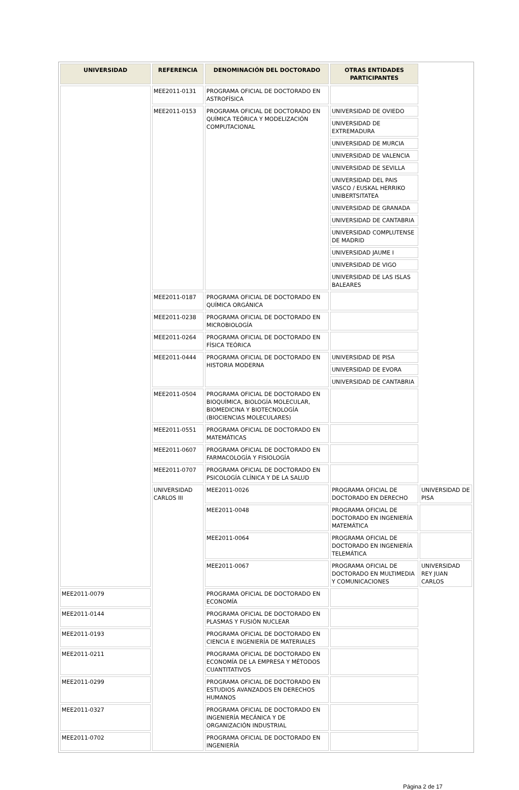| UNIVERSIDAD | REFERENCIA | DENOMINACIÓN DEL DOCTORADO | OTRAS ENTIDADES PARTICIPANTES | |
| --- | --- | --- | --- | --- |
| | MEE2011-0131 | PROGRAMA OFICIAL DE DOCTORADO EN ASTROFÍSICA | | |
| | MEE2011-0153 | PROGRAMA OFICIAL DE DOCTORADO EN QUÍMICA TEÓRICA Y MODELIZACIÓN COMPUTACIONAL | UNIVERSIDAD DE OVIEDO | |
| | | | UNIVERSIDAD DE EXTREMADURA | |
| | | | UNIVERSIDAD DE MURCIA | |
| | | | UNIVERSIDAD DE VALENCIA | |
| | | | UNIVERSIDAD DE SEVILLA | |
| | | | UNIVERSIDAD DEL PAIS VASCO / EUSKAL HERRIKO UNIBERTSITATEA | |
| | | | UNIVERSIDAD DE GRANADA | |
| | | | UNIVERSIDAD DE CANTABRIA | |
| | | | UNIVERSIDAD COMPLUTENSE DE MADRID | |
| | | | UNIVERSIDAD JAUME I | |
| | | | UNIVERSIDAD DE VIGO | |
| | | | UNIVERSIDAD DE LAS ISLAS BALEARES | |
| | MEE2011-0187 | PROGRAMA OFICIAL DE DOCTORADO EN QUÍMICA ORGÁNICA | | |
| | MEE2011-0238 | PROGRAMA OFICIAL DE DOCTORADO EN MICROBIOLOGÍA | | |
| | MEE2011-0264 | PROGRAMA OFICIAL DE DOCTORADO EN FÍSICA TEÓRICA | | |
| | MEE2011-0444 | PROGRAMA OFICIAL DE DOCTORADO EN HISTORIA MODERNA | UNIVERSIDAD DE PISA | |
| | | | UNIVERSIDAD DE EVORA | |
| | | | UNIVERSIDAD DE CANTABRIA | |
| | MEE2011-0504 | PROGRAMA OFICIAL DE DOCTORADO EN BIOQUÍMICA, BIOLOGÍA MOLECULAR, BIOMEDICINA Y BIOTECNOLOGÍA (BIOCIENCIAS MOLECULARES) | | |
| | MEE2011-0551 | PROGRAMA OFICIAL DE DOCTORADO EN MATEMÁTICAS | | |
| | MEE2011-0607 | PROGRAMA OFICIAL DE DOCTORADO EN FARMACOLOGÍA Y FISIOLOGÍA | | |
| | MEE2011-0707 | PROGRAMA OFICIAL DE DOCTORADO EN PSICOLOGÍA CLÍNICA Y DE LA SALUD | | |
| | UNIVERSIDAD CARLOS III | MEE2011-0026 | PROGRAMA OFICIAL DE DOCTORADO EN DERECHO | UNIVERSIDAD DE PISA |
| | | MEE2011-0048 | PROGRAMA OFICIAL DE DOCTORADO EN INGENIERÍA MATEMÁTICA | |
| | | MEE2011-0064 | PROGRAMA OFICIAL DE DOCTORADO EN INGENIERÍA TELEMÁTICA | |
| | | MEE2011-0067 | PROGRAMA OFICIAL DE DOCTORADO EN MULTIMEDIA Y COMUNICACIONES | UNIVERSIDAD REY JUAN CARLOS |
| MEE2011-0079 | | PROGRAMA OFICIAL DE DOCTORADO EN ECONOMÍA | | |
| MEE2011-0144 | | PROGRAMA OFICIAL DE DOCTORADO EN PLASMAS Y FUSIÓN NUCLEAR | | |
| MEE2011-0193 | | PROGRAMA OFICIAL DE DOCTORADO EN CIENCIA E INGENIERÍA DE MATERIALES | | |
| MEE2011-0211 | | PROGRAMA OFICIAL DE DOCTORADO EN ECONOMÍA DE LA EMPRESA Y MÉTODOS CUANTITATIVOS | | |
| MEE2011-0299 | | PROGRAMA OFICIAL DE DOCTORADO EN ESTUDIOS AVANZADOS EN DERECHOS HUMANOS | | |
| MEE2011-0327 | | PROGRAMA OFICIAL DE DOCTORADO EN INGENIERÍA MECÁNICA Y DE ORGANIZACIÓN INDUSTRIAL | | |
| MEE2011-0702 | | PROGRAMA OFICIAL DE DOCTORADO EN INGENIERÍA | | |
Página 2 de 17